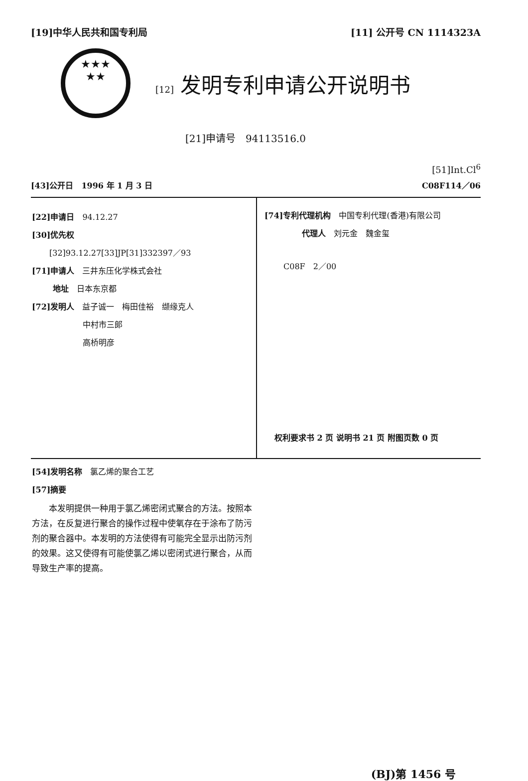[19]中华人民共和国专利局 [11] 公开号 CN 1114323A
★★★
★★
[12] 发明专利申请公开说明书
[21]申请号　94113516.0
[51]Int.Cl<sup>6</sup>
[43]公开日　1996 年 1 月 3 日 C08F114／06
[22]申请日　94.12.27
[30]优先权
[32]93.12.27[33]JP[31]332397／93
[71]申请人　三井东压化学株式会社
地址　日本东京都
[72]发明人　益子诚一　梅田佳裕　缬缘克人
中村市三郎
高桥明彦
[74]专利代理机构　中国专利代理(香港)有限公司
代理人　刘元金　魏金玺
C08F　2／00
权利要求书 2 页 说明书 21 页 附图页数 0 页
[54]发明名称　氯乙烯的聚合工艺
[57]摘要
　　本发明提供一种用于氯乙烯密闭式聚合的方法。按照本方法，在反复进行聚合的操作过程中使氧存在于涂布了防污剂的聚合器中。本发明的方法使得有可能完全显示出防污剂的效果。这又使得有可能使氯乙烯以密闭式进行聚合，从而导致生产率的提高。
(BJ)第 1456 号